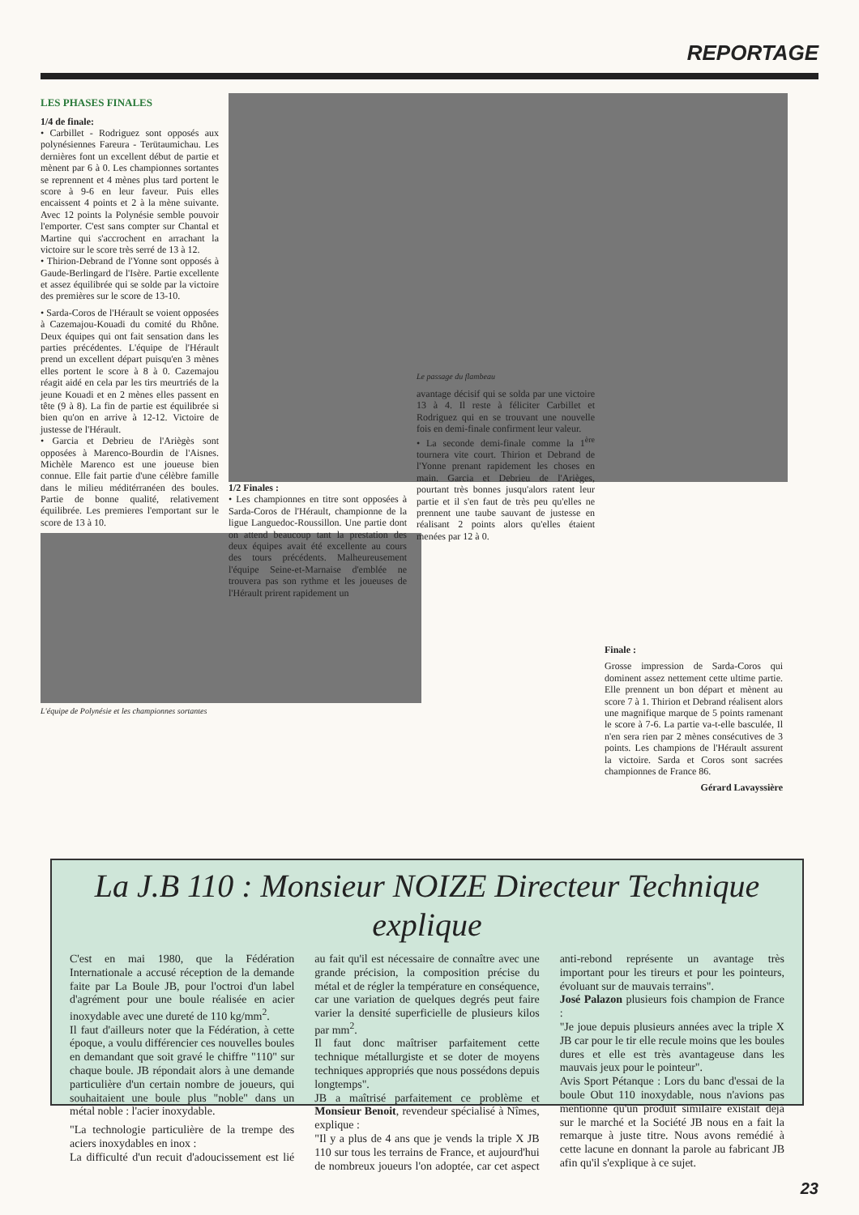REPORTAGE
LES PHASES FINALES
1/4 de finale:
• Carbillet - Rodriguez sont opposés aux polynésiennes Fareura - Terütaumichau. Les dernières font un excellent début de partie et mènent par 6 à 0. Les championnes sortantes se reprennent et 4 mènes plus tard portent le score à 9-6 en leur faveur. Puis elles encaissent 4 points et 2 à la mène suivante. Avec 12 points la Polynésie semble pouvoir l'emporter. C'est sans compter sur Chantal et Martine qui s'accrochent en arrachant la victoire sur le score très serré de 13 à 12.
• Thirion-Debrand de l'Yonne sont opposés à Gaude-Berlingard de l'Isère. Partie excellente et assez équilibrée qui se solde par la victoire des premières sur le score de 13-10.
• Sarda-Coros de l'Hérault se voient opposées à Cazemajou-Kouadi du comité du Rhône. Deux équipes qui ont fait sensation dans les parties précédentes. L'équipe de l'Hérault prend un excellent départ puisqu'en 3 mènes elles portent le score à 8 à 0. Cazemajou réagit aidé en cela par les tirs meurtriés de la jeune Kouadi et en 2 mènes elles passent en tête (9 à 8). La fin de partie est équilibrée si bien qu'on en arrive à 12-12. Victoire de justesse de l'Hérault.
• Garcia et Debrieu de l'Ariègès sont opposées à Marenco-Bourdin de l'Aisnes. Michèle Marenco est une joueuse bien connue. Elle fait partie d'une célèbre famille dans le milieu méditérranéen des boules. Partie de bonne qualité, relativement équilibrée. Les premieres l'emportant sur le score de 13 à 10.
L'équipe de Polynésie et les championnes sortantes
1/2 Finales :
• Les championnes en titre sont opposées à Sarda-Coros de l'Hérault, championne de la ligue Languedoc-Roussillon. Une partie dont on attend beaucoup tant la prestation des deux équipes avait été excellente au cours des tours précédents. Malheureusement l'équipe Seine-et-Marnaise d'emblée ne trouvera pas son rythme et les joueuses de l'Hérault prirent rapidement un
Le passage du flambeau
avantage décisif qui se solda par une victoire 13 à 4. Il reste à féliciter Carbillet et Rodriguez qui en se trouvant une nouvelle fois en demi-finale confirment leur valeur.
• La seconde demi-finale comme la 1<sup>ère</sup> tournera vite court. Thirion et Debrand de l'Yonne prenant rapidement les choses en main. Garcia et Debrieu de l'Arièges, pourtant très bonnes jusqu'alors ratent leur partie et il s'en faut de très peu qu'elles ne prennent une taube sauvant de justesse en réalisant 2 points alors qu'elles étaient menées par 12 à 0.
Finale :
Grosse impression de Sarda-Coros qui dominent assez nettement cette ultime partie. Elle prennent un bon départ et mènent au score 7 à 1. Thirion et Debrand réalisent alors une magnifique marque de 5 points ramenant le score à 7-6. La partie va-t-elle basculée, Il n'en sera rien par 2 mènes consécutives de 3 points. Les champions de l'Hérault assurent la victoire. Sarda et Coros sont sacrées championnes de France 86.
Gérard Lavayssière
La J.B 110 : Monsieur NOIZE Directeur Technique explique
C'est en mai 1980, que la Fédération Internationale a accusé réception de la demande faite par La Boule JB, pour l'octroi d'un label d'agrément pour une boule réalisée en acier inoxydable avec une dureté de 110 kg/mm<sup>2</sup>.
Il faut d'ailleurs noter que la Fédération, à cette époque, a voulu différencier ces nouvelles boules en demandant que soit gravé le chiffre "110" sur chaque boule. JB répondait alors à une demande particulière d'un certain nombre de joueurs, qui souhaitaient une boule plus "noble" dans un métal noble : l'acier inoxydable.
"La technologie particulière de la trempe des aciers inoxydables en inox :
La difficulté d'un recuit d'adoucissement est lié au fait qu'il est nécessaire de connaître avec une grande précision, la composition précise du métal et de régler la température en conséquence, car une variation de quelques degrés peut faire varier la densité superficielle de plusieurs kilos par mm<sup>2</sup>.
Il faut donc maîtriser parfaitement cette technique métallurgiste et se doter de moyens techniques appropriés que nous possédons depuis longtemps".
JB a maîtrisé parfaitement ce problème et Monsieur Benoit, revendeur spécialisé à Nîmes, explique :
"Il y a plus de 4 ans que je vends la triple X JB 110 sur tous les terrains de France, et aujourd'hui de nombreux joueurs l'on adoptée, car cet aspect anti-rebond représente un avantage très important pour les tireurs et pour les pointeurs, évoluant sur de mauvais terrains".
José Palazon plusieurs fois champion de France :
"Je joue depuis plusieurs années avec la triple X JB car pour le tir elle recule moins que les boules dures et elle est très avantageuse dans les mauvais jeux pour le pointeur".
Avis Sport Pétanque : Lors du banc d'essai de la boule Obut 110 inoxydable, nous n'avions pas mentionné qu'un produit similaire existait déjà sur le marché et la Société JB nous en a fait la remarque à juste titre. Nous avons remédié à cette lacune en donnant la parole au fabricant JB afin qu'il s'explique à ce sujet.
23